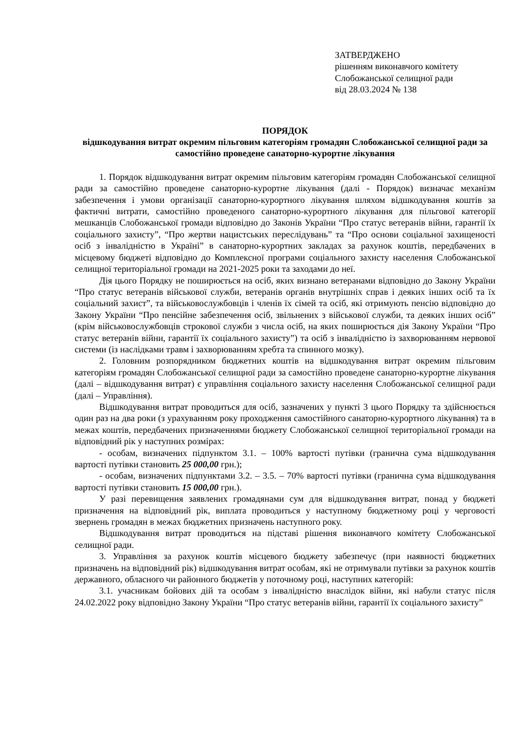ЗАТВЕРДЖЕНО
рішенням виконавчого комітету
Слобожанської селищної ради
від 28.03.2024 № 138
ПОРЯДОК
відшкодування витрат окремим пільговим категоріям громадян Слобожанської селищної ради за самостійно проведене санаторно-курортне лікування
1. Порядок відшкодування витрат окремим пільговим категоріям громадян Слобожанської селищної ради за самостійно проведене санаторно-курортне лікування (далі - Порядок) визначає механізм забезпечення і умови організації санаторно-курортного лікування шляхом відшкодування коштів за фактичні витрати, самостійно проведеного санаторно-курортного лікування для пільгової категорії мешканців Слобожанської громади відповідно до Законів України “Про статус ветеранів війни, гарантії їх соціального захисту”, “Про жертви нацистських переслідувань” та “Про основи соціальної захищеності осіб з інвалідністю в Україні” в санаторно-курортних закладах за рахунок коштів, передбачених в місцевому бюджеті відповідно до Комплексної програми соціального захисту населення Слобожанської селищної територіальної громади на 2021-2025 роки та заходами до неї.
Дія цього Порядку не поширюється на осіб, яких визнано ветеранами відповідно до Закону України “Про статус ветеранів військової служби, ветеранів органів внутрішніх справ і деяких інших осіб та їх соціальний захист”, та військовослужбовців і членів їх сімей та осіб, які отримують пенсію відповідно до Закону України “Про пенсійне забезпечення осіб, звільнених з військової служби, та деяких інших осіб” (крім військовослужбовців строкової служби з числа осіб, на яких поширюється дія Закону України “Про статус ветеранів війни, гарантії їх соціального захисту”) та осіб з інвалідністю із захворюванням нервової системи (із наслідками травм і захворюванням хребта та спинного мозку).
2. Головним розпорядником бюджетних коштів на відшкодування витрат окремим пільговим категоріям громадян Слобожанської селищної ради за самостійно проведене санаторно-курортне лікування (далі – відшкодування витрат) є управління соціального захисту населення Слобожанської селищної ради (далі – Управління).
Відшкодування витрат проводиться для осіб, зазначених у пункті 3 цього Порядку та здійснюється один раз на два роки (з урахуванням року проходження самостійного санаторно-курортного лікування) та в межах коштів, передбачених призначеннями бюджету Слобожанської селищної територіальної громади на відповідний рік у наступних розмірах:
- особам, визначених підпунктом 3.1. – 100% вартості путівки (гранична сума відшкодування вартості путівки становить 25 000,00 грн.);
- особам, визначених підпунктами 3.2. – 3.5. – 70% вартості путівки (гранична сума відшкодування вартості путівки становить 15 000,00 грн.).
У разі перевищення заявлених громадянами сум для відшкодування витрат, понад у бюджеті призначення на відповідний рік, виплата проводиться у наступному бюджетному році у черговості звернень громадян в межах бюджетних призначень наступного року.
Відшкодування витрат проводиться на підставі рішення виконавчого комітету Слобожанської селищної ради.
3. Управління за рахунок коштів місцевого бюджету забезпечує (при наявності бюджетних призначень на відповідний рік) відшкодування витрат особам, які не отримували путівки за рахунок коштів державного, обласного чи районного бюджетів у поточному році, наступних категорій:
3.1. учасникам бойових дій та особам з інвалідністю внаслідок війни, які набули статус після 24.02.2022 року відповідно Закону України “Про статус ветеранів війни, гарантії їх соціального захисту”